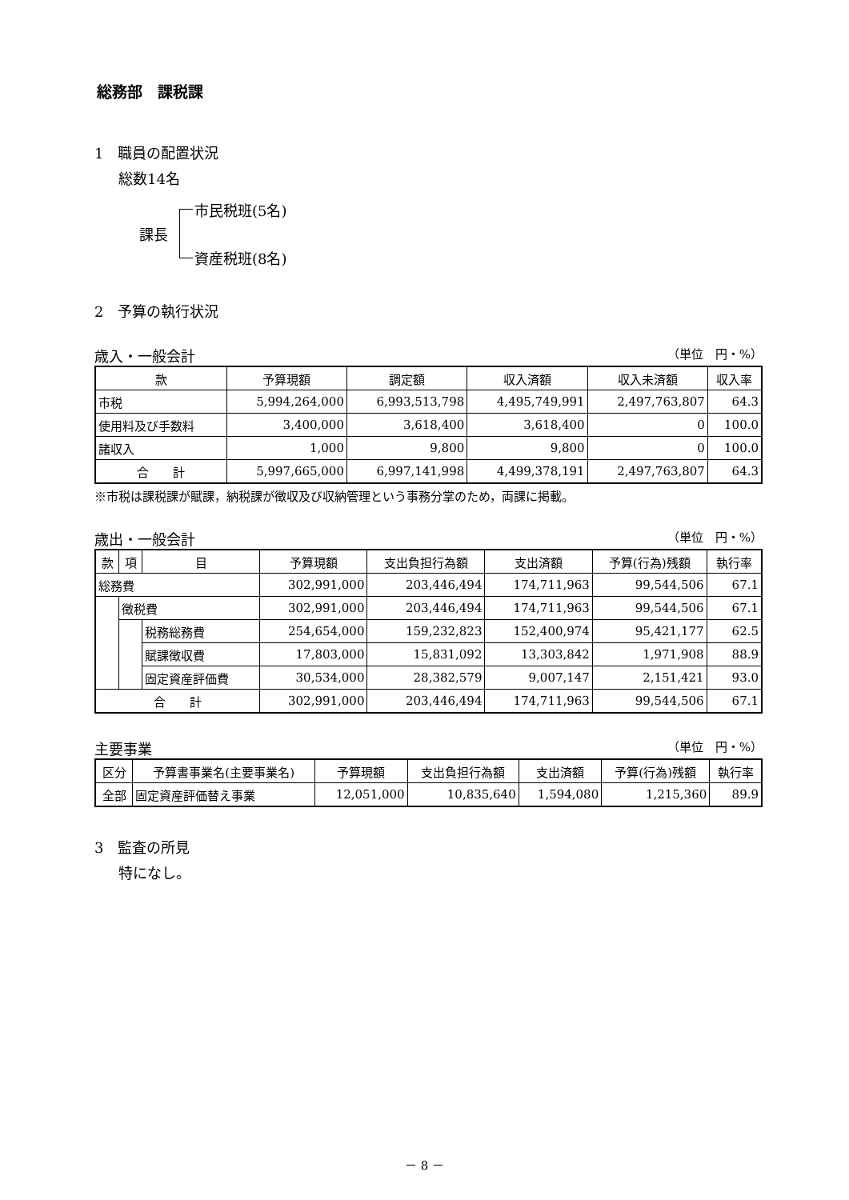総務部　課税課
1　職員の配置状況
総数14名
課長
市民税班(5名)
資産税班(8名)
2　予算の執行状況
歳入・一般会計 （単位　円・%）
| 款 | 予算現額 | 調定額 | 収入済額 | 収入未済額 | 収入率 |
| --- | --- | --- | --- | --- | --- |
| 市税 | 5,994,264,000 | 6,993,513,798 | 4,495,749,991 | 2,497,763,807 | 64.3 |
| 使用料及び手数料 | 3,400,000 | 3,618,400 | 3,618,400 | 0 | 100.0 |
| 諸収入 | 1,000 | 9,800 | 9,800 | 0 | 100.0 |
| 合 計 | 5,997,665,000 | 6,997,141,998 | 4,499,378,191 | 2,497,763,807 | 64.3 |
※市税は課税課が賦課，納税課が徴収及び収納管理という事務分掌のため，両課に掲載。
歳出・一般会計 （単位　円・%）
| 款 | 項 | 目 | 予算現額 | 支出負担行為額 | 支出済額 | 予算(行為)残額 | 執行率 |
| --- | --- | --- | --- | --- | --- | --- | --- |
| 総務費 | | | 302,991,000 | 203,446,494 | 174,711,963 | 99,544,506 | 67.1 |
| | 徴税費 | | 302,991,000 | 203,446,494 | 174,711,963 | 99,544,506 | 67.1 |
| | | 税務総務費 | 254,654,000 | 159,232,823 | 152,400,974 | 95,421,177 | 62.5 |
| | | 賦課徴収費 | 17,803,000 | 15,831,092 | 13,303,842 | 1,971,908 | 88.9 |
| | | 固定資産評価費 | 30,534,000 | 28,382,579 | 9,007,147 | 2,151,421 | 93.0 |
| 合 計 | | | 302,991,000 | 203,446,494 | 174,711,963 | 99,544,506 | 67.1 |
主要事業 （単位　円・%）
| 区分 | 予算書事業名(主要事業名) | 予算現額 | 支出負担行為額 | 支出済額 | 予算(行為)残額 | 執行率 |
| --- | --- | --- | --- | --- | --- | --- |
| 全部 | 固定資産評価替え事業 | 12,051,000 | 10,835,640 | 1,594,080 | 1,215,360 | 89.9 |
3　監査の所見
特になし。
－ 8 －